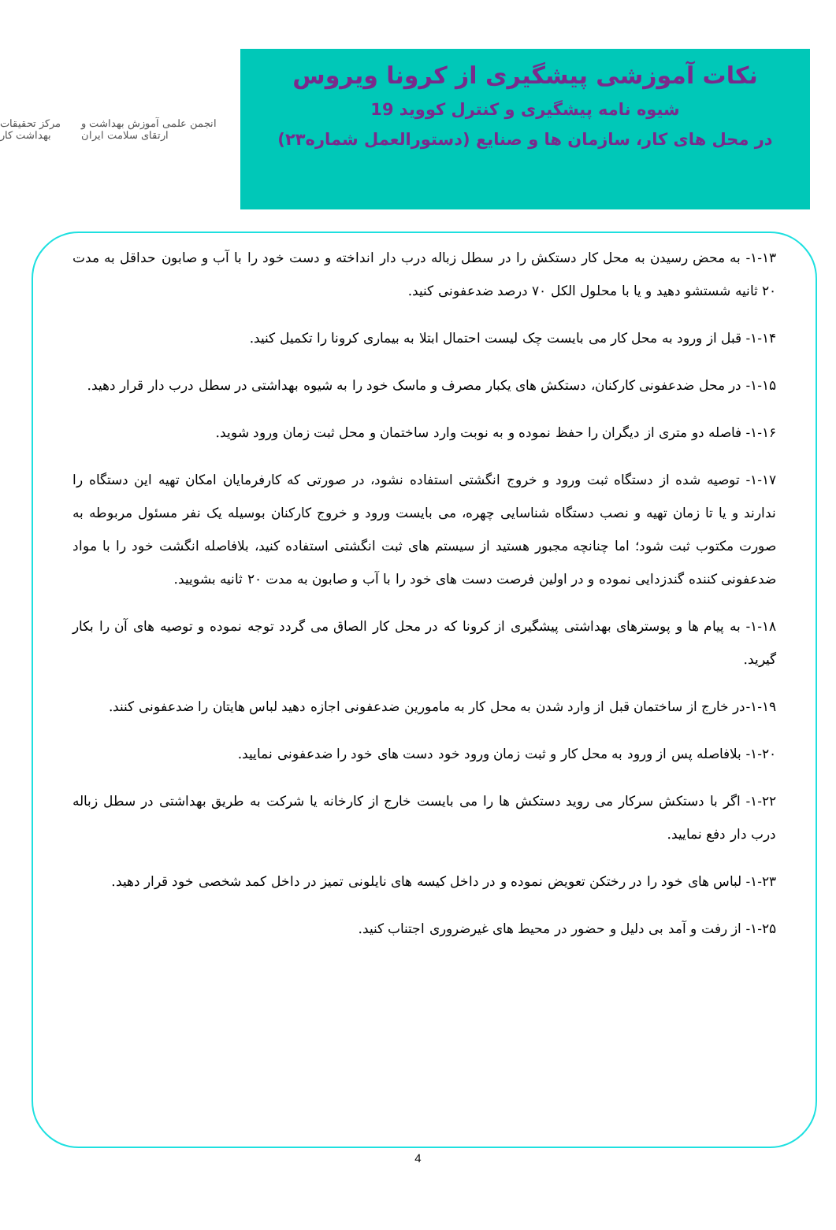مرکز تحقیقات بهداشت کار
انجمن علمی آموزش بهداشت و ارتقای سلامت ایران
نکات آموزشی پیشگیری از کرونا ویروس
شیوه نامه پیشگیری و کنترل کووید 19
در محل های کار، سازمان ها و صنایع (دستورالعمل شماره۲۳)
۱-۱۳- به محض رسیدن به محل کار دستکش را در سطل زباله درب دار انداخته و دست خود را با آب و صابون حداقل به مدت ۲۰ ثانیه شستشو دهید و یا با محلول الکل ۷۰ درصد ضدعفونی کنید.
۱-۱۴- قبل از ورود به محل کار می بایست چک لیست احتمال ابتلا به بیماری کرونا را تکمیل کنید.
۱-۱۵- در محل ضدعفونی کارکنان، دستکش های یکبار مصرف و ماسک خود را به شیوه بهداشتی در سطل درب دار قرار دهید.
۱-۱۶- فاصله دو متری از دیگران را حفظ نموده و به نوبت وارد ساختمان و محل ثبت زمان ورود شوید.
۱-۱۷- توصیه شده از دستگاه ثبت ورود و خروج انگشتی استفاده نشود، در صورتی که کارفرمایان امکان تهیه این دستگاه را ندارند و یا تا زمان تهیه و نصب دستگاه شناسایی چهره، می بایست ورود و خروج کارکنان بوسیله یک نفر مسئول مربوطه به صورت مکتوب ثبت شود؛ اما چنانچه مجبور هستید از سیستم های ثبت انگشتی استفاده کنید، بلافاصله انگشت خود را با مواد ضدعفونی کننده گندزدایی نموده و در اولین فرصت دست های خود را با آب و صابون به مدت ۲۰ ثانیه بشویید.
۱-۱۸- به پیام ها و پوسترهای بهداشتی پیشگیری از کرونا که در محل کار الصاق می گردد توجه نموده و توصیه های آن را بکار گیرید.
۱-۱۹-در خارج از ساختمان قبل از وارد شدن به محل کار به مامورین ضدعفونی اجازه دهید لباس هایتان را ضدعفونی کنند.
۱-۲۰- بلافاصله پس از ورود به محل کار و ثبت زمان ورود خود دست های خود را ضدعفونی نمایید.
۱-۲۲- اگر با دستکش سرکار می روید دستکش ها را می بایست خارج از کارخانه یا شرکت به طریق بهداشتی در سطل زباله درب دار دفع نمایید.
۱-۲۳- لباس های خود را در رختکن تعویض نموده و در داخل کیسه های نایلونی تمیز در داخل کمد شخصی خود قرار دهید.
۱-۲۵- از رفت و آمد بی دلیل و حضور در محیط های غیرضروری اجتناب کنید.
4